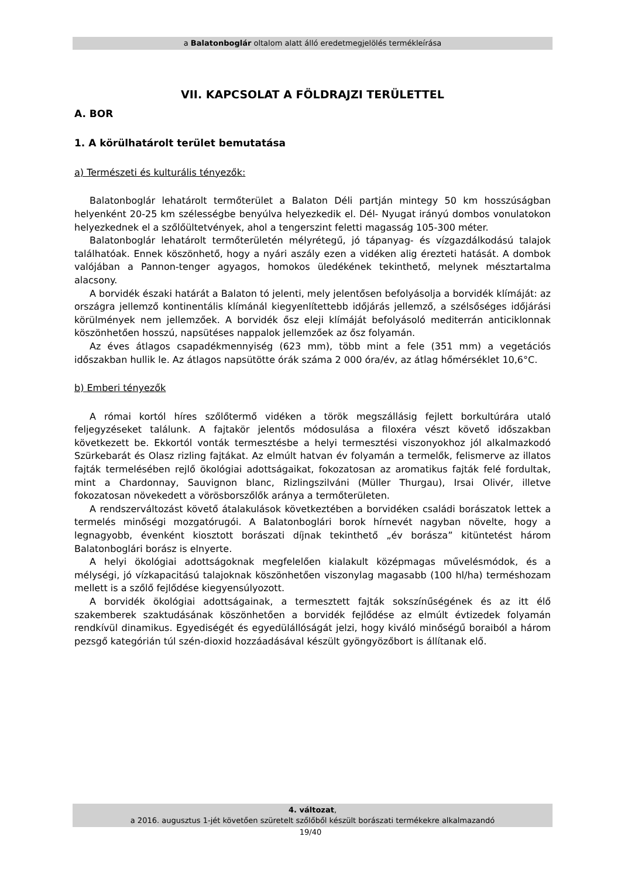a Balatonboglár oltalom alatt álló eredetmegjelölés termékleírása
VII. KAPCSOLAT A FÖLDRAJZI TERÜLETTEL
A. BOR
1. A körülhatárolt terület bemutatása
a) Természeti és kulturális tényezők:
Balatonboglár lehatárolt termőterület a Balaton Déli partján mintegy 50 km hosszúságban helyenként 20-25 km szélességbe benyúlva helyezkedik el. Dél- Nyugat irányú dombos vonulatokon helyezkednek el a szőlőültetvények, ahol a tengerszint feletti magasság 105-300 méter.
Balatonboglár lehatárolt termőterületén mélyrétegű, jó tápanyag- és vízgazdálkodású talajok találhatóak. Ennek köszönhető, hogy a nyári aszály ezen a vidéken alig érezteti hatását. A dombok valójában a Pannon-tenger agyagos, homokos üledékének tekinthető, melynek mésztartalma alacsony.
A borvidék északi határát a Balaton tó jelenti, mely jelentősen befolyásolja a borvidék klímáját: az országra jellemző kontinentális klímánál kiegyenlítettebb időjárás jellemző, a szélsőséges időjárási körülmények nem jellemzőek. A borvidék ősz eleji klímáját befolyásoló mediterrán anticiklonnak köszönhetően hosszú, napsütéses nappalok jellemzőek az ősz folyamán.
Az éves átlagos csapadékmennyiség (623 mm), több mint a fele (351 mm) a vegetációs időszakban hullik le. Az átlagos napsütötte órák száma 2 000 óra/év, az átlag hőmérséklet 10,6°C.
b) Emberi tényezők
A római kortól híres szőlőtermő vidéken a török megszállásig fejlett borkultúrára utaló feljegyzéseket találunk. A fajtakör jelentős módosulása a filoxéra vészt követő időszakban következett be. Ekkortól vonták termesztésbe a helyi termesztési viszonyokhoz jól alkalmazkodó Szürkebarát és Olasz rizling fajtákat. Az elmúlt hatvan év folyamán a termelők, felismerve az illatos fajták termelésében rejlő ökológiai adottságaikat, fokozatosan az aromatikus fajták felé fordultak, mint a Chardonnay, Sauvignon blanc, Rizlingszilváni (Müller Thurgau), Irsai Olivér, illetve fokozatosan növekedett a vörösborszőlők aránya a termőterületen.
A rendszerváltozást követő átalakulások következtében a borvidéken családi borászatok lettek a termelés minőségi mozgatórugói. A Balatonboglári borok hírnevét nagyban növelte, hogy a legnagyobb, évenként kiosztott borászati díjnak tekinthető „év borásza” kitüntetést három Balatonboglári borász is elnyerte.
A helyi ökológiai adottságoknak megfelelően kialakult középmagas művelésmódok, és a mélységi, jó vízkapacitású talajoknak köszönhetően viszonylag magasabb (100 hl/ha) terméshozam mellett is a szőlő fejlődése kiegyensúlyozott.
A borvidék ökológiai adottságainak, a termesztett fajták sokszínűségének és az itt élő szakemberek szaktudásának köszönhetően a borvidék fejlődése az elmúlt évtizedek folyamán rendkívül dinamikus. Egyediségét és egyedülállóságát jelzi, hogy kiváló minőségű boraiból a három pezsgő kategórián túl szén-dioxid hozzáadásával készült gyöngyözőbort is állítanak elő.
4. változat,
a 2016. augusztus 1-jét követően szüretelt szőlőből készült borászati termékekre alkalmazandó
19/40